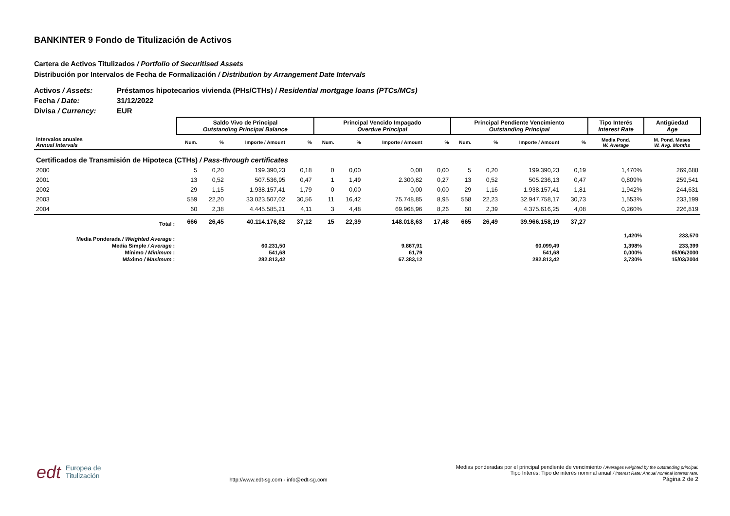BANKINTER 9 Fondo de Titulización de Activos
Cartera de Activos Titulizados / Portfolio of Securitised Assets
Distribución por Intervalos de Fecha de Formalización / Distribution by Arrangement Date Intervals
Activos / Assets: Préstamos hipotecarios vivienda (PHs/CTHs) / Residential mortgage loans (PTCs/MCs)
Fecha / Date: 31/12/2022
Divisa / Currency: EUR
| | Saldo Vivo de Principal Outstanding Principal Balance | | | | Principal Vencido Impagado Overdue Principal | | | | Principal Pendiente Vencimiento Outstanding Principal | | | | Tipo Interés Interest Rate | Antigüedad Age |
| Intervalos anuales Annual Intervals | Num. | % | Importe / Amount | % | Num. | % | Importe / Amount | % | Num. | % | Importe / Amount | % | Media Pond. W. Average | M. Pond. Meses W. Avg. Months |
| Certificados de Transmisión de Hipoteca (CTHs) / Pass-through certificates | | | | | | | | | | | | | | |
| 2000 | 5 | 0,20 | 199.390,23 | 0,18 | 0 | 0,00 | 0,00 | 0,00 | 5 | 0,20 | 199.390,23 | 0,19 | 1,470% | 269,688 |
| 2001 | 13 | 0,52 | 507.536,95 | 0,47 | 1 | 1,49 | 2.300,82 | 0,27 | 13 | 0,52 | 505.236,13 | 0,47 | 0,809% | 259,541 |
| 2002 | 29 | 1,15 | 1.938.157,41 | 1,79 | 0 | 0,00 | 0,00 | 0,00 | 29 | 1,16 | 1.938.157,41 | 1,81 | 1,942% | 244,631 |
| 2003 | 559 | 22,20 | 33.023.507,02 | 30,56 | 11 | 16,42 | 75.748,85 | 8,95 | 558 | 22,23 | 32.947.758,17 | 30,73 | 1,553% | 233,199 |
| 2004 | 60 | 2,38 | 4.445.585,21 | 4,11 | 3 | 4,48 | 69.968,96 | 8,26 | 60 | 2,39 | 4.375.616,25 | 4,08 | 0,260% | 226,819 |
| Total : | 666 | 26,45 | 40.114.176,82 | 37,12 | 15 | 22,39 | 148.018,63 | 17,48 | 665 | 26,49 | 39.966.158,19 | 37,27 | | |
| Media Ponderada / Weighted Average : | | | | | | | | | | | | | 1,420% | 233,570 |
| Media Simple / Average : | 60.231,50 | | | | 9.867,91 | | | | 60.099,49 | | | | 1,398% | 233,399 |
| Mínimo / Minimum : | 541,68 | | | | 61,79 | | | | 541,68 | | | | 0,000% | 05/06/2000 |
| Máximo / Maximum : | 282.813,42 | | | | 67.383,12 | | | | 282.813,42 | | | | 3,730% | 15/03/2004 |
edt Europea de
Titulización
http://www.edt-sg.com - info@edt-sg.com
Medias ponderadas por el principal pendiente de vencimiento / Averages weighted by the outstanding principal.
Tipo Interés: Tipo de interés nominal anual / Interest Rate: Annual nominal interest rate.
Página 2 de 2